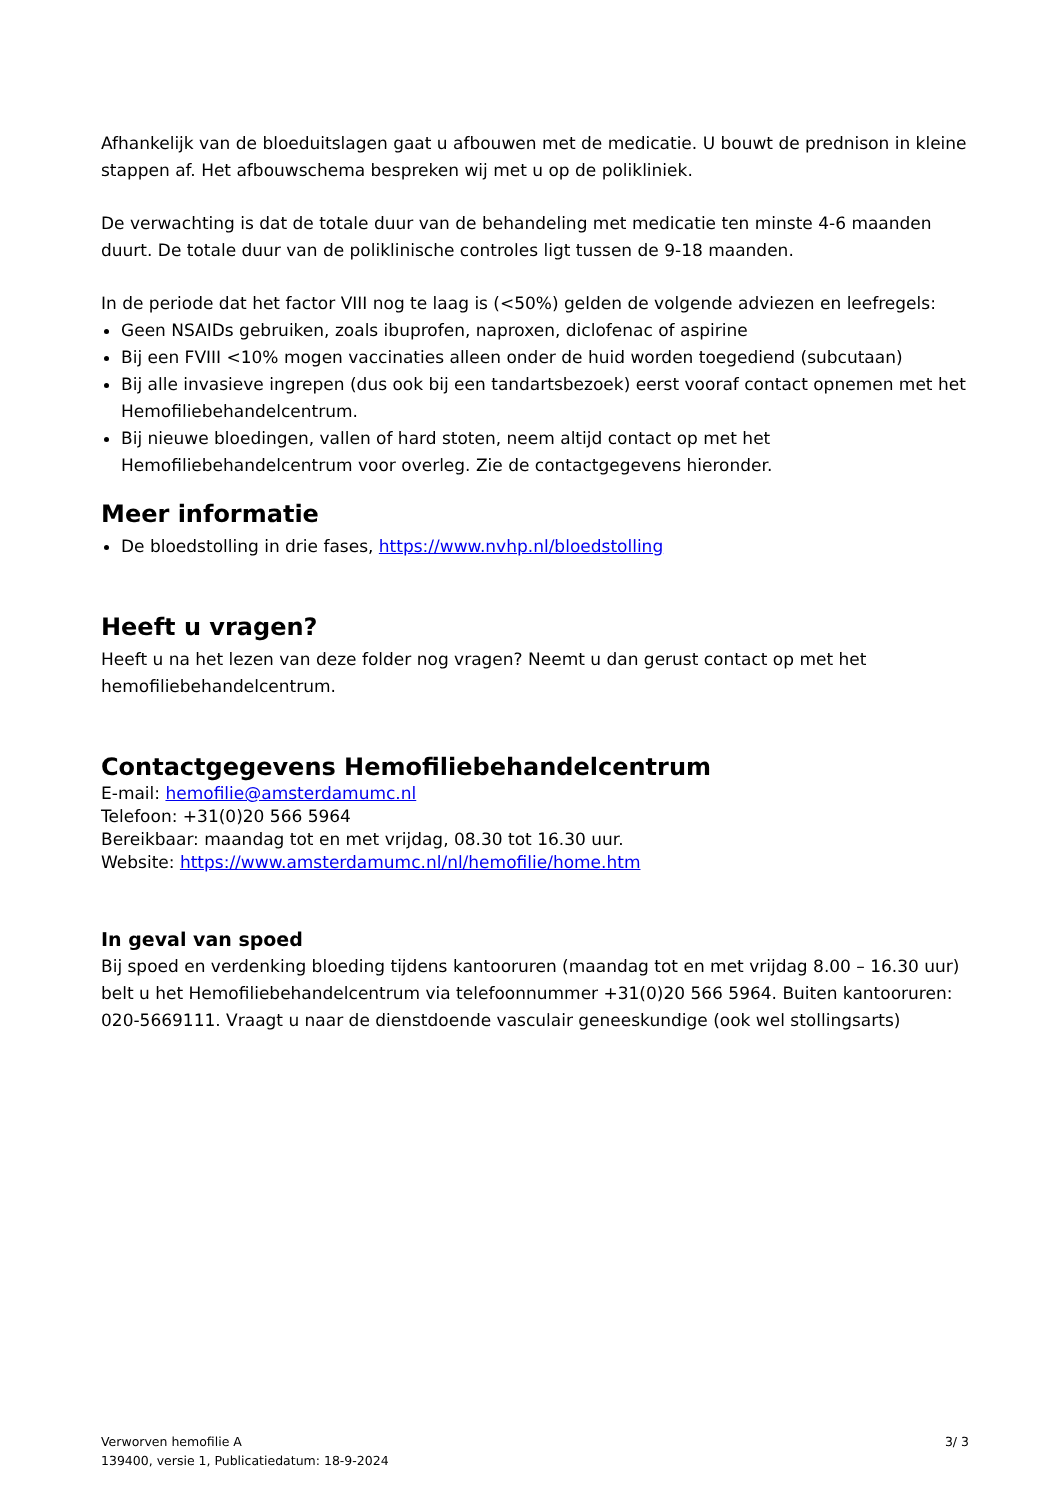Afhankelijk van de bloeduitslagen gaat u afbouwen met de medicatie. U bouwt de prednison in kleine stappen af. Het afbouwschema bespreken wij met u op de polikliniek.
De verwachting is dat de totale duur van de behandeling met medicatie ten minste 4-6 maanden duurt. De totale duur van de poliklinische controles ligt tussen de 9-18 maanden.
In de periode dat het factor VIII nog te laag is (<50%) gelden de volgende adviezen en leefregels:
Geen NSAIDs gebruiken, zoals ibuprofen, naproxen, diclofenac of aspirine
Bij een FVIII <10% mogen vaccinaties alleen onder de huid worden toegediend (subcutaan)
Bij alle invasieve ingrepen (dus ook bij een tandartsbezoek) eerst vooraf contact opnemen met het Hemofiliebehandelcentrum.
Bij nieuwe bloedingen, vallen of hard stoten, neem altijd contact op met het Hemofiliebehandelcentrum voor overleg. Zie de contactgegevens hieronder.
Meer informatie
De bloedstolling in drie fases, https://www.nvhp.nl/bloedstolling
Heeft u vragen?
Heeft u na het lezen van deze folder nog vragen? Neemt u dan gerust contact op met het hemofiliebehandelcentrum.
Contactgegevens Hemofiliebehandelcentrum
E-mail: hemofilie@amsterdamumc.nl
Telefoon: +31(0)20 566 5964
Bereikbaar: maandag tot en met vrijdag, 08.30 tot 16.30 uur.
Website: https://www.amsterdamumc.nl/nl/hemofilie/home.htm
In geval van spoed
Bij spoed en verdenking bloeding tijdens kantooruren (maandag tot en met vrijdag 8.00 – 16.30 uur) belt u het Hemofiliebehandelcentrum via telefoonnummer +31(0)20 566 5964. Buiten kantooruren: 020-5669111. Vraagt u naar de dienstdoende vasculair geneeskundige (ook wel stollingsarts)
Verworven hemofilie A
139400, versie 1, Publicatiedatum: 18-9-2024
3/ 3